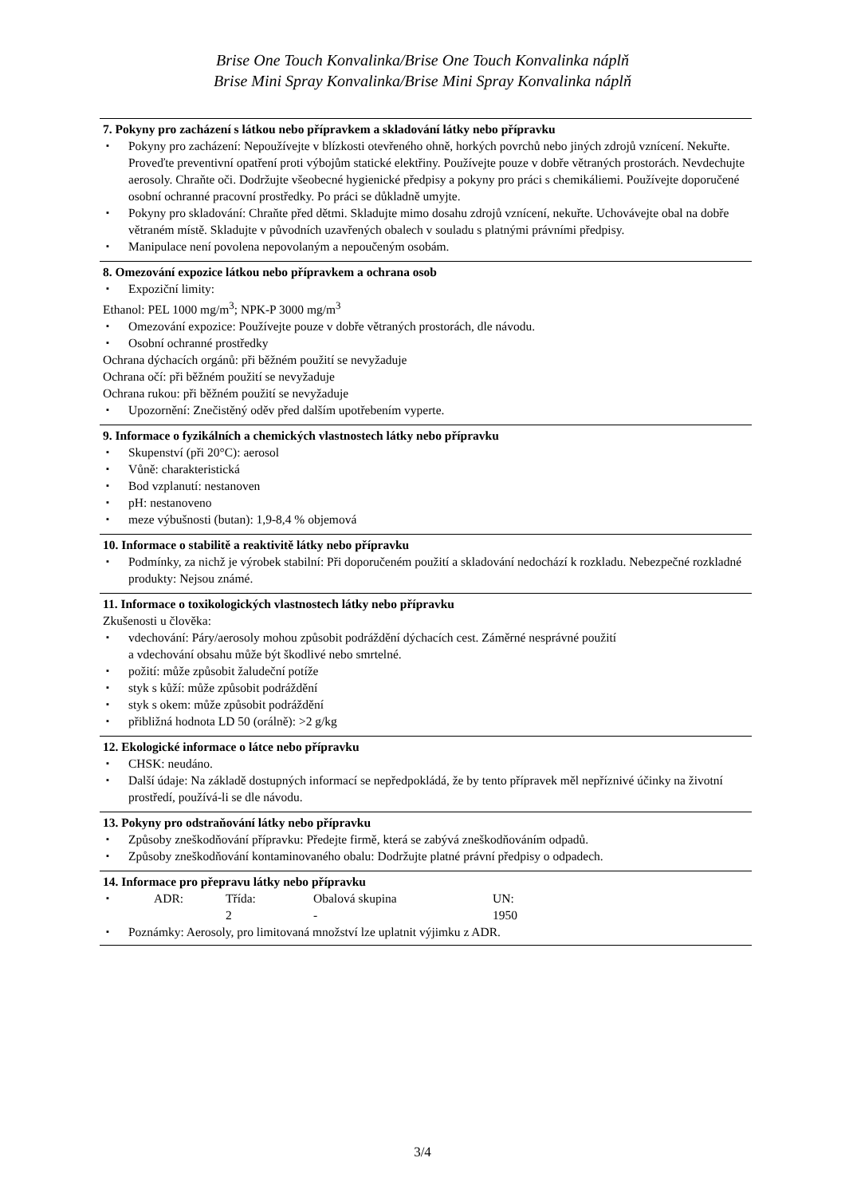Brise One Touch Konvalinka/Brise One Touch Konvalinka náplň
Brise Mini Spray Konvalinka/Brise Mini Spray Konvalinka náplň
7. Pokyny pro zacházení s látkou nebo přípravkem a skladování látky nebo přípravku
Pokyny pro zacházení: Nepoužívejte v blízkosti otevřeného ohně, horkých povrchů nebo jiných zdrojů vznícení. Nekuřte. Proveďte preventivní opatření proti výbojům statické elektřiny. Používejte pouze v dobře větraných prostorách. Nevdechujte aerosoly. Chraňte oči. Dodržujte všeobecné hygienické předpisy a pokyny pro práci s chemikáliemi. Používejte doporučené osobní ochranné pracovní prostředky. Po práci se důkladně umyjte.
Pokyny pro skladování: Chraňte před dětmi. Skladujte mimo dosahu zdrojů vznícení, nekuřte. Uchovávejte obal na dobře větraném místě. Skladujte v původních uzavřených obalech v souladu s platnými právními předpisy.
Manipulace není povolena nepovolaným a nepoučeným osobám.
8. Omezování expozice látkou nebo přípravkem a ochrana osob
Expoziční limity:
Ethanol: PEL 1000 mg/m<sup>3</sup>; NPK-P 3000 mg/m<sup>3</sup>
Omezování expozice: Používejte pouze v dobře větraných prostorách, dle návodu.
Osobní ochranné prostředky
Ochrana dýchacích orgánů: při běžném použití se nevyžaduje
Ochrana očí: při běžném použití se nevyžaduje
Ochrana rukou: při běžném použití se nevyžaduje
Upozornění: Znečistěný oděv před dalším upotřebením vyperte.
9. Informace o fyzikálních a chemických vlastnostech látky nebo přípravku
Skupenství (při 20°C): aerosol
Vůně: charakteristická
Bod vzplanutí: nestanoven
pH: nestanoveno
meze výbušnosti (butan): 1,9-8,4 % objemová
10. Informace o stabilitě a reaktivitě látky nebo přípravku
Podmínky, za nichž je výrobek stabilní: Při doporučeném použití a skladování nedochází k rozkladu. Nebezpečné rozkladné produkty: Nejsou známé.
11. Informace o toxikologických vlastnostech látky nebo přípravku
Zkušenosti u člověka:
vdechování: Páry/aerosoly mohou způsobit podráždění dýchacích cest. Záměrné nesprávné použití
a vdechování obsahu může být škodlivé nebo smrtelné.
požití: může způsobit žaludeční potíže
styk s kůží: může způsobit podráždění
styk s okem: může způsobit podráždění
přibližná hodnota LD 50 (orálně): >2 g/kg
12. Ekologické informace o látce nebo přípravku
CHSK: neudáno.
Další údaje: Na základě dostupných informací se nepředpokládá, že by tento přípravek měl nepříznivé účinky na životní prostředí, používá-li se dle návodu.
13. Pokyny pro odstraňování látky nebo přípravku
Způsoby zneškodňování přípravku: Předejte firmě, která se zabývá zneškodňováním odpadů.
Způsoby zneškodňování kontaminovaného obalu: Dodržujte platné právní předpisy o odpadech.
14. Informace pro přepravu látky nebo přípravku
| ADR: | Třída: | Obalová skupina | UN: |
| | 2 | - | 1950 |
Poznámky: Aerosoly, pro limitovaná množství lze uplatnit výjimku z ADR.
3/4